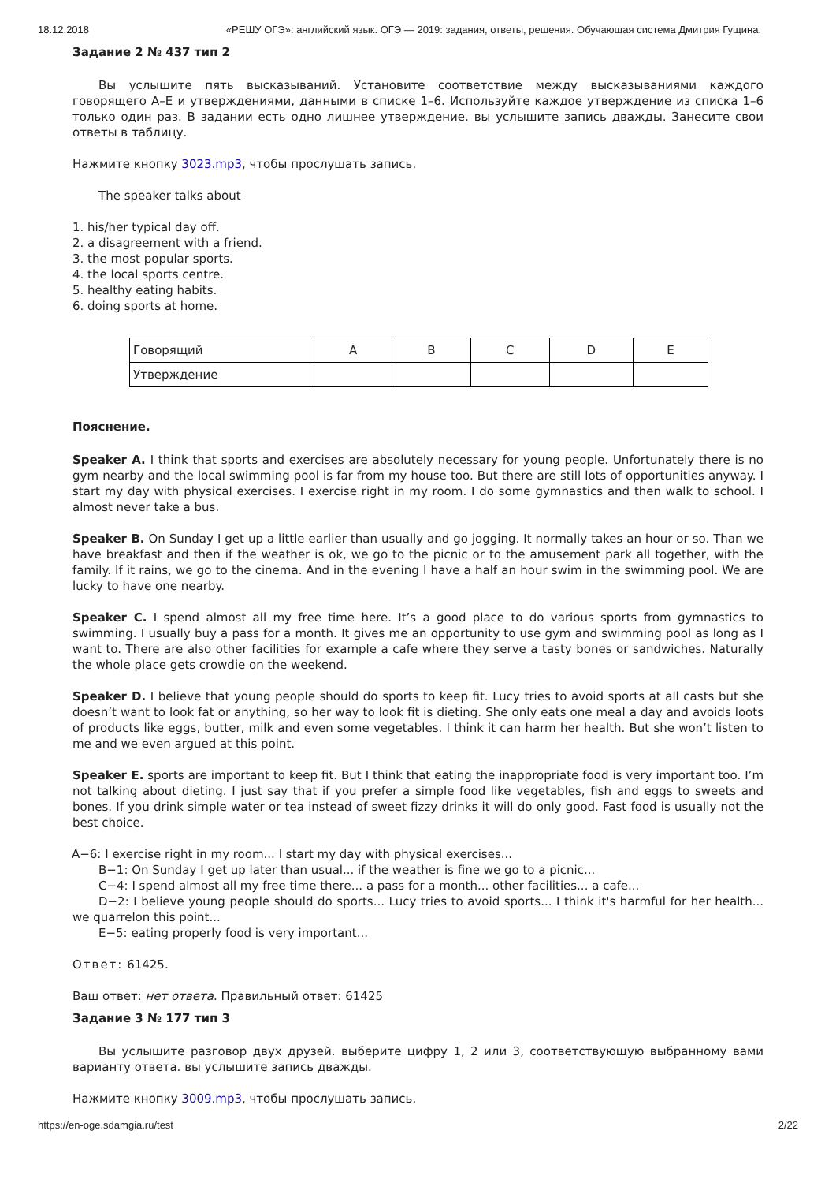18.12.2018 «РЕШУ ОГЭ»: английский язык. ОГЭ — 2019: задания, ответы, решения. Обучающая система Дмитрия Гущина.
Задание 2 № 437 тип 2
Вы услышите пять высказываний. Установите соответствие между высказываниями каждого говорящего A–E и утверждениями, данными в списке 1–6. Используйте каждое утверждение из списка 1–6 только один раз. В задании есть одно лишнее утверждение. вы услышите запись дважды. Занесите свои ответы в таблицу.
Нажмите кнопку 3023.mp3, чтобы прослушать запись.
The speaker talks about
1. his/her typical day off.
2. a disagreement with a friend.
3. the most popular sports.
4. the local sports centre.
5. healthy eating habits.
6. doing sports at home.
| Говорящий | A | B | C | D | E |
| Утверждение | | | | | |
Пояснение.
Speaker A. I think that sports and exercises are absolutely necessary for young people. Unfortunately there is no gym nearby and the local swimming pool is far from my house too. But there are still lots of opportunities anyway. I start my day with physical exercises. I exercise right in my room. I do some gymnastics and then walk to school. I almost never take a bus.
Speaker B. On Sunday I get up a little earlier than usually and go jogging. It normally takes an hour or so. Than we have breakfast and then if the weather is ok, we go to the picnic or to the amusement park all together, with the family. If it rains, we go to the cinema. And in the evening I have a half an hour swim in the swimming pool. We are lucky to have one nearby.
Speaker C. I spend almost all my free time here. It’s a good place to do various sports from gymnastics to swimming. I usually buy a pass for a month. It gives me an opportunity to use gym and swimming pool as long as I want to. There are also other facilities for example a cafe where they serve a tasty bones or sandwiches. Naturally the whole place gets crowdie on the weekend.
Speaker D. I believe that young people should do sports to keep fit. Lucy tries to avoid sports at all casts but she doesn’t want to look fat or anything, so her way to look fit is dieting. She only eats one meal a day and avoids loots of products like eggs, butter, milk and even some vegetables. I think it can harm her health. But she won’t listen to me and we even argued at this point.
Speaker E. sports are important to keep fit. But I think that eating the inappropriate food is very important too. I’m not talking about dieting. I just say that if you prefer a simple food like vegetables, fish and eggs to sweets and bones. If you drink simple water or tea instead of sweet fizzy drinks it will do only good. Fast food is usually not the best choice.
A−6: I exercise right in my room... I start my day with physical exercises...
B−1: On Sunday I get up later than usual... if the weather is fine we go to a picnic...
C−4: I spend almost all my free time there... a pass for a month... other facilities... a cafe...
D−2: I believe young people should do sports... Lucy tries to avoid sports... I think it's harmful for her health... we quarrelon this point...
E−5: eating properly food is very important...
Ответ: 61425.
Ваш ответ: нет ответа. Правильный ответ: 61425
Задание 3 № 177 тип 3
Вы услышите разговор двух друзей. выберите цифру 1, 2 или 3, соответствующую выбранному вами варианту ответа. вы услышите запись дважды.
Нажмите кнопку 3009.mp3, чтобы прослушать запись.
https://en-oge.sdamgia.ru/test 2/22